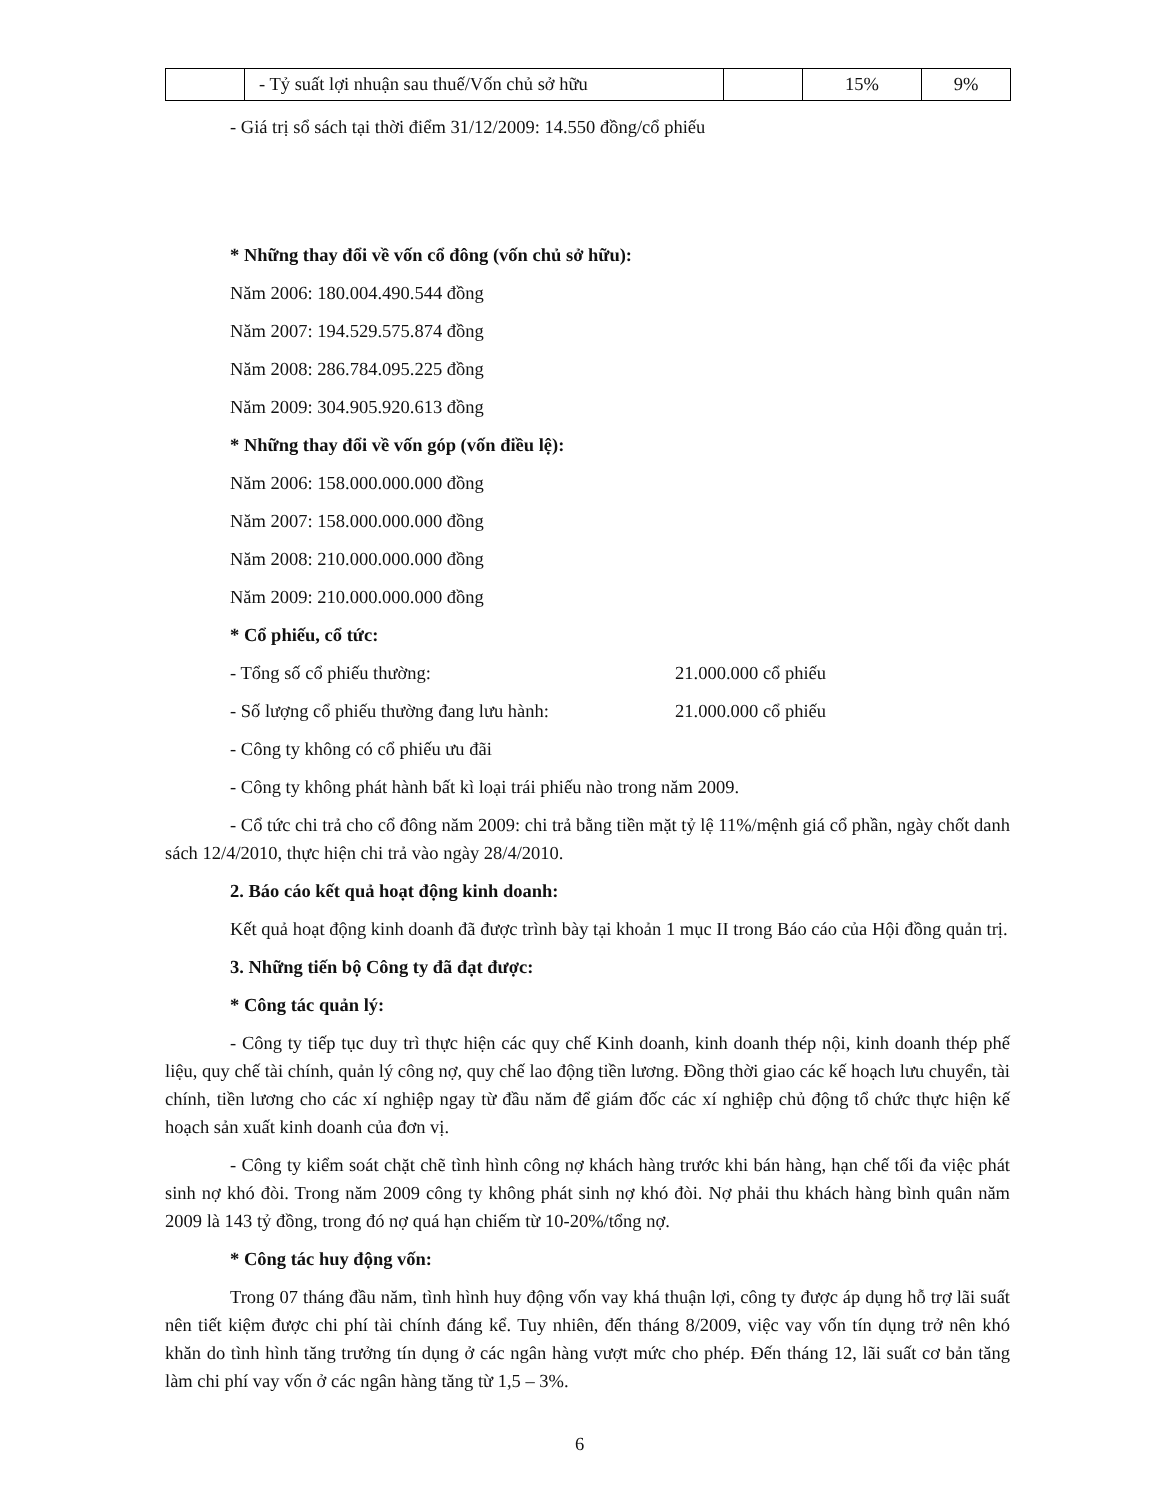| | - Tỷ suất lợi nhuận sau thuế/Vốn chủ sở hữu | | 15% | 9% |
- Giá trị sổ sách tại thời điểm 31/12/2009: 14.550 đồng/cổ phiếu
* Những thay đổi về vốn cổ đông (vốn chủ sở hữu):
Năm 2006: 180.004.490.544 đồng
Năm 2007: 194.529.575.874 đồng
Năm 2008: 286.784.095.225 đồng
Năm 2009: 304.905.920.613 đồng
* Những thay đổi về vốn góp (vốn điều lệ):
Năm 2006: 158.000.000.000 đồng
Năm 2007: 158.000.000.000 đồng
Năm 2008: 210.000.000.000 đồng
Năm 2009: 210.000.000.000 đồng
* Cổ phiếu, cổ tức:
- Tổng số cổ phiếu thường: 21.000.000 cổ phiếu
- Số lượng cổ phiếu thường đang lưu hành: 21.000.000 cổ phiếu
- Công ty không có cổ phiếu ưu đãi
- Công ty không phát hành bất kì loại trái phiếu nào trong năm 2009.
- Cổ tức chi trả cho cổ đông năm 2009: chi trả bằng tiền mặt tỷ lệ 11%/mệnh giá cổ phần, ngày chốt danh sách 12/4/2010, thực hiện chi trả vào ngày 28/4/2010.
2. Báo cáo kết quả hoạt động kinh doanh:
Kết quả hoạt động kinh doanh đã được trình bày tại khoản 1 mục II trong Báo cáo của Hội đồng quản trị.
3. Những tiến bộ Công ty đã đạt được:
* Công tác quản lý:
- Công ty tiếp tục duy trì thực hiện các quy chế Kinh doanh, kinh doanh thép nội, kinh doanh thép phế liệu, quy chế tài chính, quản lý công nợ, quy chế lao động tiền lương. Đồng thời giao các kế hoạch lưu chuyển, tài chính, tiền lương cho các xí nghiệp ngay từ đầu năm để giám đốc các xí nghiệp chủ động tổ chức thực hiện kế hoạch sản xuất kinh doanh của đơn vị.
- Công ty kiểm soát chặt chẽ tình hình công nợ khách hàng trước khi bán hàng, hạn chế tối đa việc phát sinh nợ khó đòi. Trong năm 2009 công ty không phát sinh nợ khó đòi. Nợ phải thu khách hàng bình quân năm 2009 là 143 tỷ đồng, trong đó nợ quá hạn chiếm từ 10-20%/tổng nợ.
* Công tác huy động vốn:
Trong 07 tháng đầu năm, tình hình huy động vốn vay khá thuận lợi, công ty được áp dụng hỗ trợ lãi suất nên tiết kiệm được chi phí tài chính đáng kể. Tuy nhiên, đến tháng 8/2009, việc vay vốn tín dụng trở nên khó khăn do tình hình tăng trưởng tín dụng ở các ngân hàng vượt mức cho phép. Đến tháng 12, lãi suất cơ bản tăng làm chi phí vay vốn ở các ngân hàng tăng từ 1,5 – 3%.
6